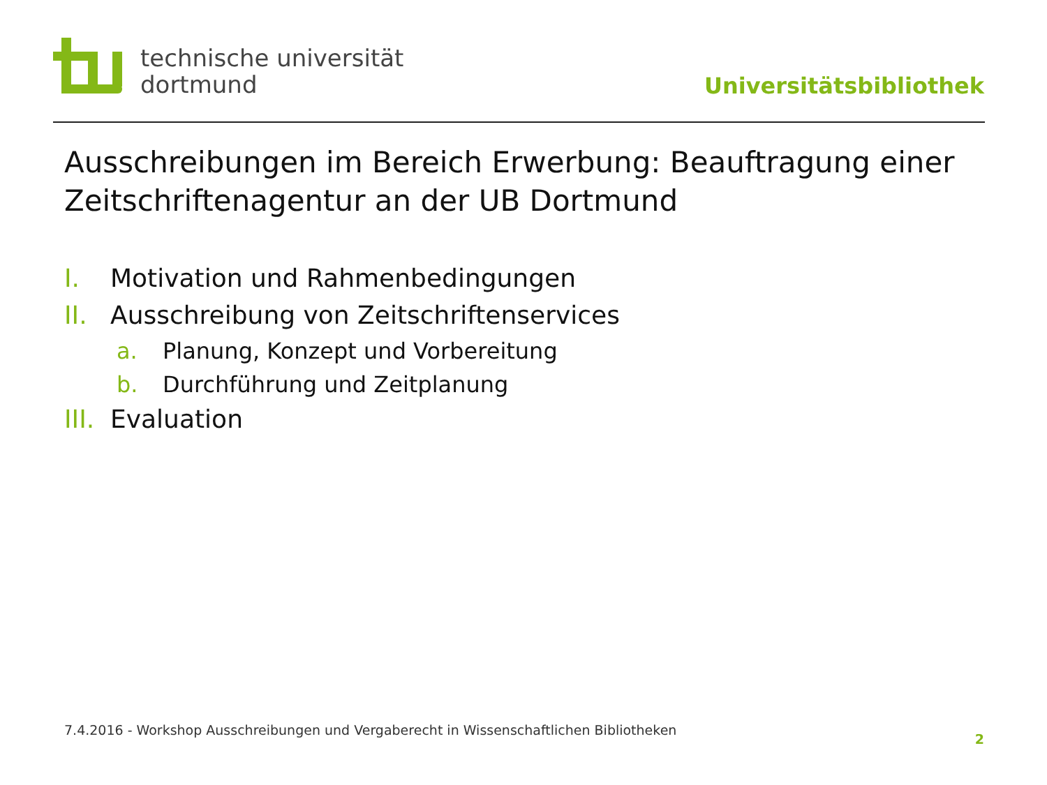technische universität
dortmund
Universitätsbibliothek
Ausschreibungen im Bereich Erwerbung: Beauftragung einer Zeitschriftenagentur an der UB Dortmund
I. Motivation und Rahmenbedingungen
II. Ausschreibung von Zeitschriftenservices
a. Planung, Konzept und Vorbereitung
b. Durchführung und Zeitplanung
III. Evaluation
7.4.2016 - Workshop Ausschreibungen und Vergaberecht in Wissenschaftlichen Bibliotheken
2